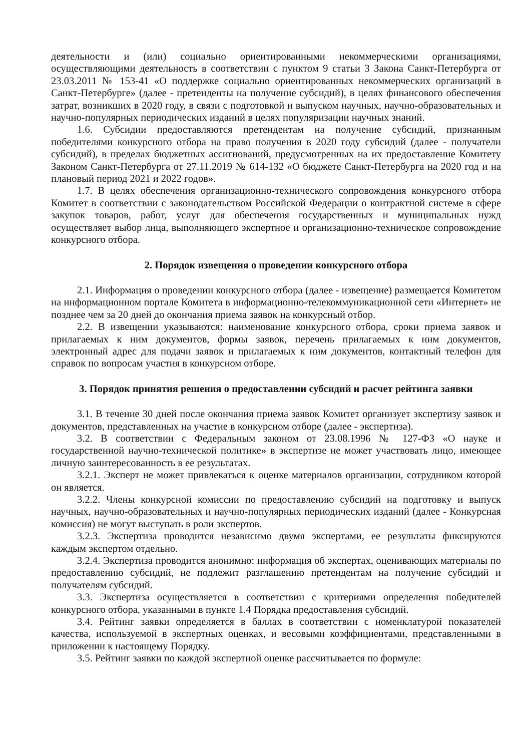деятельности и (или) социально ориентированными некоммерческими организациями, осуществляющими деятельность в соответствии с пунктом 9 статьи 3 Закона Санкт-Петербурга от 23.03.2011 № 153-41 «О поддержке социально ориентированных некоммерческих организаций в Санкт-Петербурге» (далее - претенденты на получение субсидий), в целях финансового обеспечения затрат, возникших в 2020 году, в связи с подготовкой и выпуском научных, научно-образовательных и научно-популярных периодических изданий в целях популяризации научных знаний.
1.6. Субсидии предоставляются претендентам на получение субсидий, признанным победителями конкурсного отбора на право получения в 2020 году субсидий (далее - получатели субсидий), в пределах бюджетных ассигнований, предусмотренных на их предоставление Комитету Законом Санкт-Петербурга от 27.11.2019 № 614-132 «О бюджете Санкт-Петербурга на 2020 год и на плановый период 2021 и 2022 годов».
1.7. В целях обеспечения организационно-технического сопровождения конкурсного отбора Комитет в соответствии с законодательством Российской Федерации о контрактной системе в сфере закупок товаров, работ, услуг для обеспечения государственных и муниципальных нужд осуществляет выбор лица, выполняющего экспертное и организационно-техническое сопровождение конкурсного отбора.
2. Порядок извещения о проведении конкурсного отбора
2.1. Информация о проведении конкурсного отбора (далее - извещение) размещается Комитетом на информационном портале Комитета в информационно-телекоммуникационной сети «Интернет» не позднее чем за 20 дней до окончания приема заявок на конкурсный отбор.
2.2. В извещении указываются: наименование конкурсного отбора, сроки приема заявок и прилагаемых к ним документов, формы заявок, перечень прилагаемых к ним документов, электронный адрес для подачи заявок и прилагаемых к ним документов, контактный телефон для справок по вопросам участия в конкурсном отборе.
3. Порядок принятия решения о предоставлении субсидий и расчет рейтинга заявки
3.1. В течение 30 дней после окончания приема заявок Комитет организует экспертизу заявок и документов, представленных на участие в конкурсном отборе (далее - экспертиза).
3.2. В соответствии с Федеральным законом от 23.08.1996 № 127-ФЗ «О науке и государственной научно-технической политике» в экспертизе не может участвовать лицо, имеющее личную заинтересованность в ее результатах.
3.2.1. Эксперт не может привлекаться к оценке материалов организации, сотрудником которой он является.
3.2.2. Члены конкурсной комиссии по предоставлению субсидий на подготовку и выпуск научных, научно-образовательных и научно-популярных периодических изданий (далее - Конкурсная комиссия) не могут выступать в роли экспертов.
3.2.3. Экспертиза проводится независимо двумя экспертами, ее результаты фиксируются каждым экспертом отдельно.
3.2.4. Экспертиза проводится анонимно: информация об экспертах, оценивающих материалы по предоставлению субсидий, не подлежит разглашению претендентам на получение субсидий и получателям субсидий.
3.3. Экспертиза осуществляется в соответствии с критериями определения победителей конкурсного отбора, указанными в пункте 1.4 Порядка предоставления субсидий.
3.4. Рейтинг заявки определяется в баллах в соответствии с номенклатурой показателей качества, используемой в экспертных оценках, и весовыми коэффициентами, представленными в приложении к настоящему Порядку.
3.5. Рейтинг заявки по каждой экспертной оценке рассчитывается по формуле: